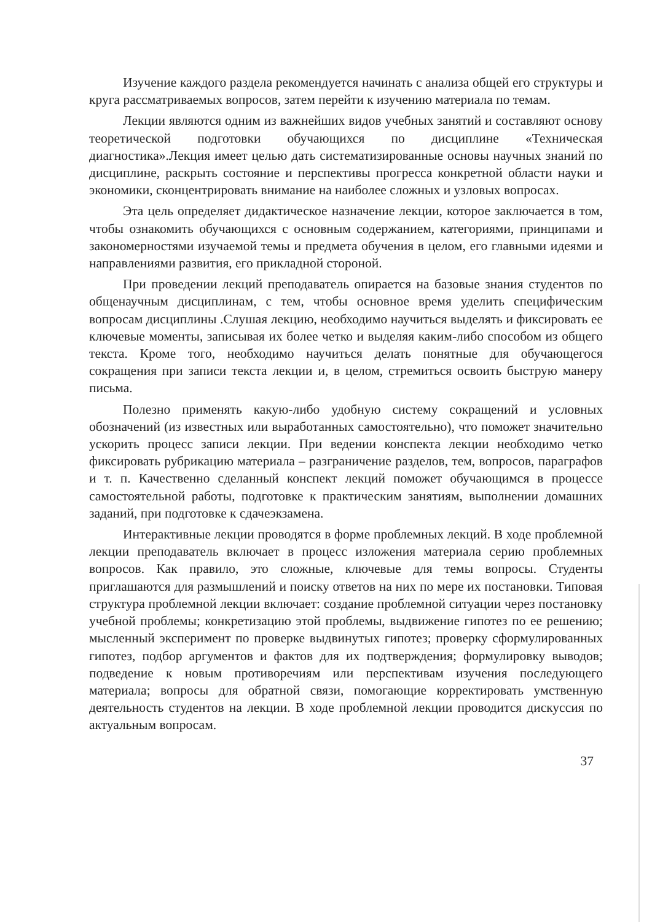Изучение каждого раздела рекомендуется начинать с анализа общей его структуры и круга рассматриваемых вопросов, затем перейти к изучению материала по темам.
Лекции являются одним из важнейших видов учебных занятий и составляют основу теоретической подготовки обучающихся по дисциплине «Техническая диагностика».Лекция имеет целью дать систематизированные основы научных знаний по дисциплине, раскрыть состояние и перспективы прогресса конкретной области науки и экономики, сконцентрировать внимание на наиболее сложных и узловых вопросах.
Эта цель определяет дидактическое назначение лекции, которое заключается в том, чтобы ознакомить обучающихся с основным содержанием, категориями, принципами и закономерностями изучаемой темы и предмета обучения в целом, его главными идеями и направлениями развития, его прикладной стороной.
При проведении лекций преподаватель опирается на базовые знания студентов по общенаучным дисциплинам, с тем, чтобы основное время уделить специфическим вопросам дисциплины .Слушая лекцию, необходимо научиться выделять и фиксировать ее ключевые моменты, записывая их более четко и выделяя каким-либо способом из общего текста. Кроме того, необходимо научиться делать понятные для обучающегося сокращения при записи текста лекции и, в целом, стремиться освоить быструю манеру письма.
Полезно применять какую-либо удобную систему сокращений и условных обозначений (из известных или выработанных самостоятельно), что поможет значительно ускорить процесс записи лекции. При ведении конспекта лекции необходимо четко фиксировать рубрикацию материала – разграничение разделов, тем, вопросов, параграфов и т. п. Качественно сделанный конспект лекций поможет обучающимся в процессе самостоятельной работы, подготовке к практическим занятиям, выполнении домашних заданий, при подготовке к сдачеэкзамена.
Интерактивные лекции проводятся в форме проблемных лекций. В ходе проблемной лекции преподаватель включает в процесс изложения материала серию проблемных вопросов. Как правило, это сложные, ключевые для темы вопросы. Студенты приглашаются для размышлений и поиску ответов на них по мере их постановки. Типовая структура проблемной лекции включает: создание проблемной ситуации через постановку учебной проблемы; конкретизацию этой проблемы, выдвижение гипотез по ее решению; мысленный эксперимент по проверке выдвинутых гипотез; проверку сформулированных гипотез, подбор аргументов и фактов для их подтверждения; формулировку выводов; подведение к новым противоречиям или перспективам изучения последующего материала; вопросы для обратной связи, помогающие корректировать умственную деятельность студентов на лекции. В ходе проблемной лекции проводится дискуссия по актуальным вопросам.
37